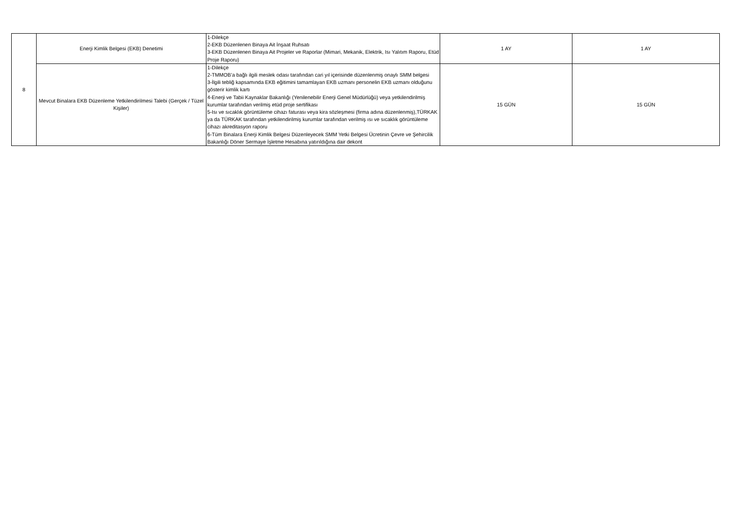| 8 | Enerji Kimlik Belgesi (EKB) Denetimi | 1-Dilekçe 2-EKB Düzenlenen Binaya Ait İnşaat Ruhsatı 3-EKB Düzenlenen Binaya Ait Projeler ve Raporlar (Mimari, Mekanik, Elektrik, Isı Yalıtım Raporu, Etüd Proje Raporu) | 1 AY | 1 AY |
| | Mevcut Binalara EKB Düzenleme Yetkilendirilmesi Talebi (Gerçek / Tüzel Kişiler) | 1-Dilekçe 2-TMMOB’a bağlı ilgili meslek odası tarafından cari yıl içerisinde düzenlenmiş onaylı SMM belgesi 3-İlgili tebliğ kapsamında EKB eğitimini tamamlayan EKB uzmanı personelin EKB uzmanı olduğunu gösterir kimlik kartı 4-Enerji ve Tabii Kaynaklar Bakanlığı (Yenilenebilir Enerji Genel Müdürlüğü) veya yetkilendirilmiş kurumlar tarafından verilmiş etüd proje sertifikası 5-Isı ve sıcaklık görüntüleme cihazı faturası veya kira sözleşmesi (firma adına düzenlenmiş),TÜRKAK ya da TÜRKAK tarafından yetkilendirilmiş kurumlar tarafından verilmiş ısı ve sıcaklık görüntüleme cihazı akreditasyon raporu 6-Tüm Binalara Enerji Kimlik Belgesi Düzenleyecek SMM Yetki Belgesi Ücretinin Çevre ve Şehircilik Bakanlığı Döner Sermaye İşletme Hesabına yatırıldığına dair dekont | 15 GÜN | 15 GÜN |